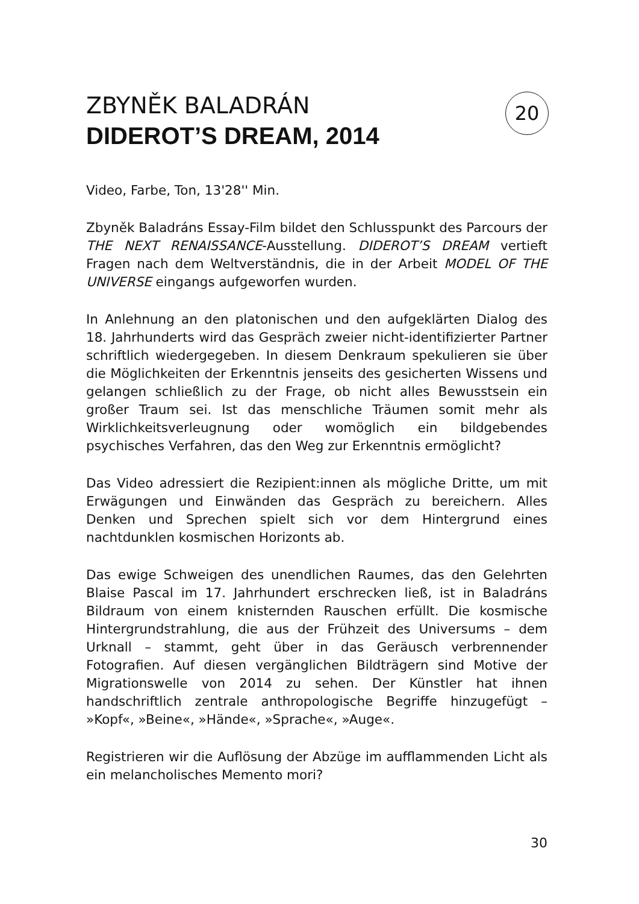ZBYNĚK BALADRÁN
DIDEROT’S DREAM, 2014
20
Video, Farbe, Ton, 13'28'' Min.
Zbyněk Baladráns Essay-Film bildet den Schlusspunkt des Parcours der THE NEXT RENAISSANCE-Ausstellung. DIDEROT’S DREAM vertieft Fragen nach dem Weltverständnis, die in der Arbeit MODEL OF THE UNIVERSE eingangs aufgeworfen wurden.
In Anlehnung an den platonischen und den aufgeklärten Dialog des 18. Jahrhunderts wird das Gespräch zweier nicht-identifizierter Partner schriftlich wiedergegeben. In diesem Denkraum spekulieren sie über die Möglichkeiten der Erkenntnis jenseits des gesicherten Wissens und gelangen schließlich zu der Frage, ob nicht alles Bewusstsein ein großer Traum sei. Ist das menschliche Träumen somit mehr als Wirklichkeitsverleugnung oder womöglich ein bildgebendes psychisches Verfahren, das den Weg zur Erkenntnis ermöglicht?
Das Video adressiert die Rezipient:innen als mögliche Dritte, um mit Erwägungen und Einwänden das Gespräch zu bereichern. Alles Denken und Sprechen spielt sich vor dem Hintergrund eines nachtdunklen kosmischen Horizonts ab.
Das ewige Schweigen des unendlichen Raumes, das den Gelehrten Blaise Pascal im 17. Jahrhundert erschrecken ließ, ist in Baladráns Bildraum von einem knisternden Rauschen erfüllt. Die kosmische Hintergrundstrahlung, die aus der Frühzeit des Universums – dem Urknall – stammt, geht über in das Geräusch verbrennender Fotografien. Auf diesen vergänglichen Bildträgern sind Motive der Migrationswelle von 2014 zu sehen. Der Künstler hat ihnen handschriftlich zentrale anthropologische Begriffe hinzugefügt – »Kopf«, »Beine«, »Hände«, »Sprache«, »Auge«.
Registrieren wir die Auflösung der Abzüge im aufflammenden Licht als ein melancholisches Memento mori?
30